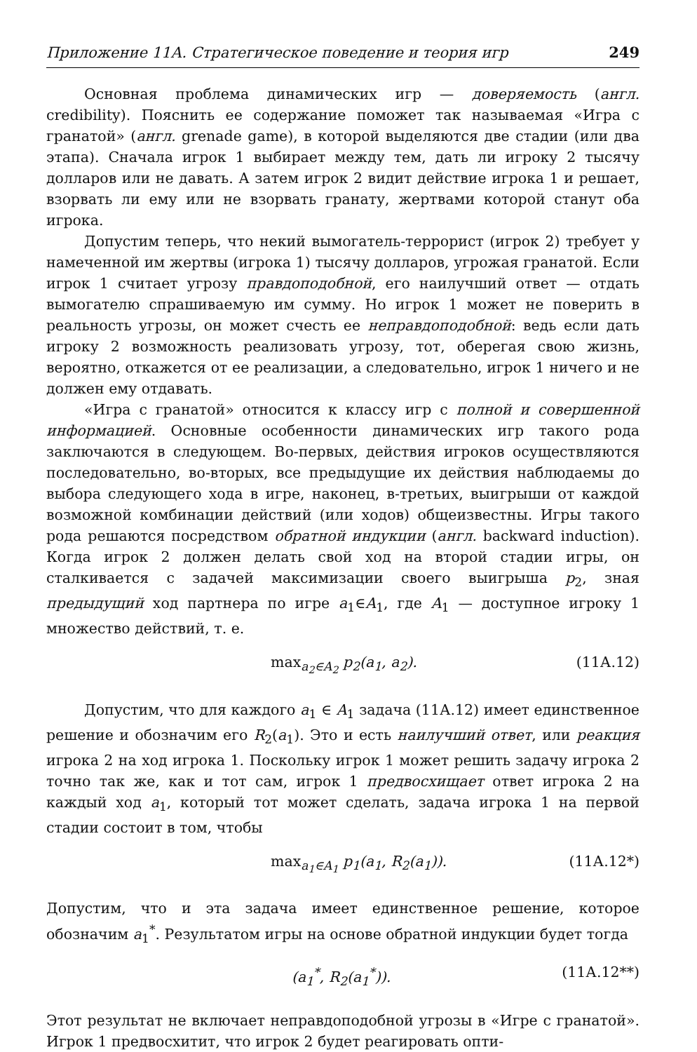Приложение 11А. Стратегическое поведение и теория игр 249
Основная проблема динамических игр — доверяемость (англ. credibility). Пояснить ее содержание поможет так называемая «Игра с гранатой» (англ. grenade game), в которой выделяются две стадии (или два этапа). Сначала игрок 1 выбирает между тем, дать ли игроку 2 тысячу долларов или не давать. А затем игрок 2 видит действие игрока 1 и решает, взорвать ли ему или не взорвать гранату, жертвами которой станут оба игрока.
Допустим теперь, что некий вымогатель-террорист (игрок 2) требует у намеченной им жертвы (игрока 1) тысячу долларов, угрожая гранатой. Если игрок 1 считает угрозу правдоподобной, его наилучший ответ — отдать вымогателю спрашиваемую им сумму. Но игрок 1 может не поверить в реальность угрозы, он может счесть ее неправдоподобной: ведь если дать игроку 2 возможность реализовать угрозу, тот, оберегая свою жизнь, вероятно, откажется от ее реализации, а следовательно, игрок 1 ничего и не должен ему отдавать.
«Игра с гранатой» относится к классу игр с полной и совершенной информацией. Основные особенности динамических игр такого рода заключаются в следующем. Во-первых, действия игроков осуществляются последовательно, во-вторых, все предыдущие их действия наблюдаемы до выбора следующего хода в игре, наконец, в-третьих, выигрыши от каждой возможной комбинации действий (или ходов) общеизвестны. Игры такого рода решаются посредством обратной индукции (англ. backward induction). Когда игрок 2 должен делать свой ход на второй стадии игры, он сталкивается с задачей максимизации своего выигрыша p<sub>2</sub>, зная предыдущий ход партнера по игре a<sub>1</sub>∈A<sub>1</sub>, где A<sub>1</sub> — доступное игроку 1 множество действий, т. е.
max<sub>a<sub>2</sub>∈A<sub>2</sub></sub> p<sub>2</sub>(a<sub>1</sub>, a<sub>2</sub>). (11А.12)
Допустим, что для каждого a<sub>1</sub> ∈ A<sub>1</sub> задача (11А.12) имеет единственное решение и обозначим его R<sub>2</sub>(a<sub>1</sub>). Это и есть наилучший ответ, или реакция игрока 2 на ход игрока 1. Поскольку игрок 1 может решить задачу игрока 2 точно так же, как и тот сам, игрок 1 предвосхищает ответ игрока 2 на каждый ход a<sub>1</sub>, который тот может сделать, задача игрока 1 на первой стадии состоит в том, чтобы
max<sub>a<sub>1</sub>∈A<sub>1</sub></sub> p<sub>1</sub>(a<sub>1</sub>, R<sub>2</sub>(a<sub>1</sub>)). (11А.12*)
Допустим, что и эта задача имеет единственное решение, которое обозначим a<sub>1</sub><sup>*</sup>. Результатом игры на основе обратной индукции будет тогда
(a<sub>1</sub><sup>*</sup>, R<sub>2</sub>(a<sub>1</sub><sup>*</sup>)). (11А.12**)
Этот результат не включает неправдоподобной угрозы в «Игре с гранатой». Игрок 1 предвосхитит, что игрок 2 будет реагировать опти-